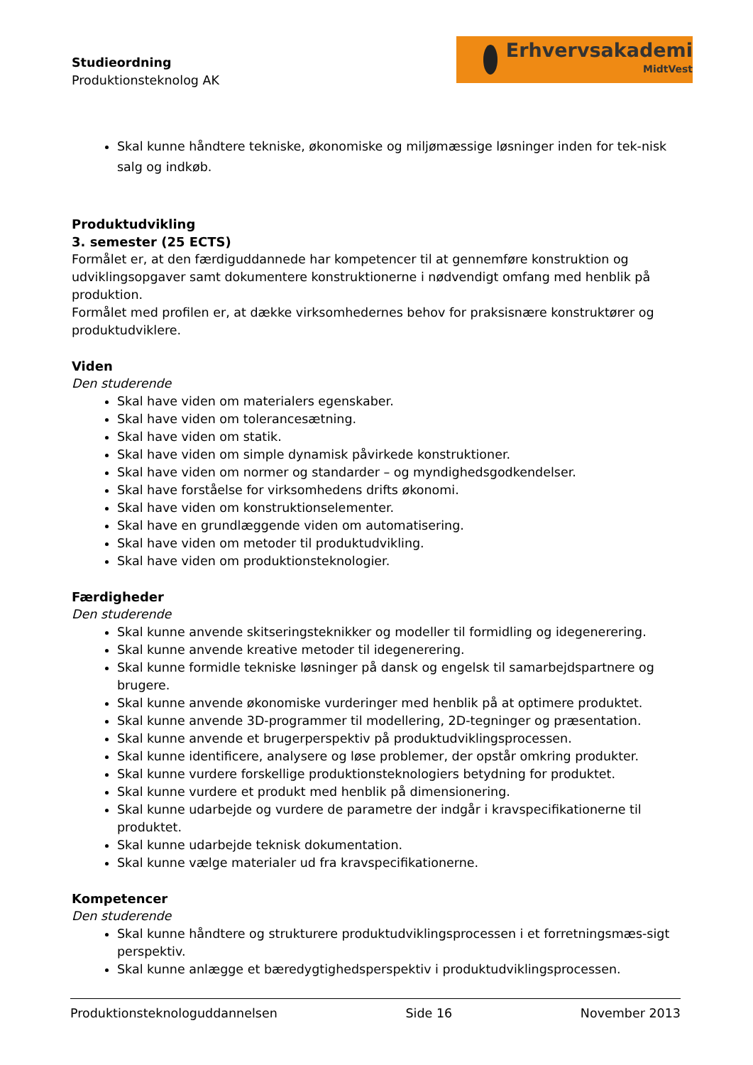Studieordning
Produktionsteknolog AK
Erhvervsakademi
MidtVest
Skal kunne håndtere tekniske, økonomiske og miljømæssige løsninger inden for tek-nisk salg og indkøb.
Produktudvikling
3. semester (25 ECTS)
Formålet er, at den færdiguddannede har kompetencer til at gennemføre konstruktion og udviklingsopgaver samt dokumentere konstruktionerne i nødvendigt omfang med henblik på produktion.
Formålet med profilen er, at dække virksomhedernes behov for praksisnære konstruktører og produktudviklere.
Viden
Den studerende
Skal have viden om materialers egenskaber.
Skal have viden om tolerancesætning.
Skal have viden om statik.
Skal have viden om simple dynamisk påvirkede konstruktioner.
Skal have viden om normer og standarder – og myndighedsgodkendelser.
Skal have forståelse for virksomhedens drifts økonomi.
Skal have viden om konstruktionselementer.
Skal have en grundlæggende viden om automatisering.
Skal have viden om metoder til produktudvikling.
Skal have viden om produktionsteknologier.
Færdigheder
Den studerende
Skal kunne anvende skitseringsteknikker og modeller til formidling og idegenerering.
Skal kunne anvende kreative metoder til idegenerering.
Skal kunne formidle tekniske løsninger på dansk og engelsk til samarbejdspartnere og brugere.
Skal kunne anvende økonomiske vurderinger med henblik på at optimere produktet.
Skal kunne anvende 3D-programmer til modellering, 2D-tegninger og præsentation.
Skal kunne anvende et brugerperspektiv på produktudviklingsprocessen.
Skal kunne identificere, analysere og løse problemer, der opstår omkring produkter.
Skal kunne vurdere forskellige produktionsteknologiers betydning for produktet.
Skal kunne vurdere et produkt med henblik på dimensionering.
Skal kunne udarbejde og vurdere de parametre der indgår i kravspecifikationerne til produktet.
Skal kunne udarbejde teknisk dokumentation.
Skal kunne vælge materialer ud fra kravspecifikationerne.
Kompetencer
Den studerende
Skal kunne håndtere og strukturere produktudviklingsprocessen i et forretningsmæs-sigt perspektiv.
Skal kunne anlægge et bæredygtighedsperspektiv i produktudviklingsprocessen.
Produktionsteknologuddannelsen Side 16 November 2013